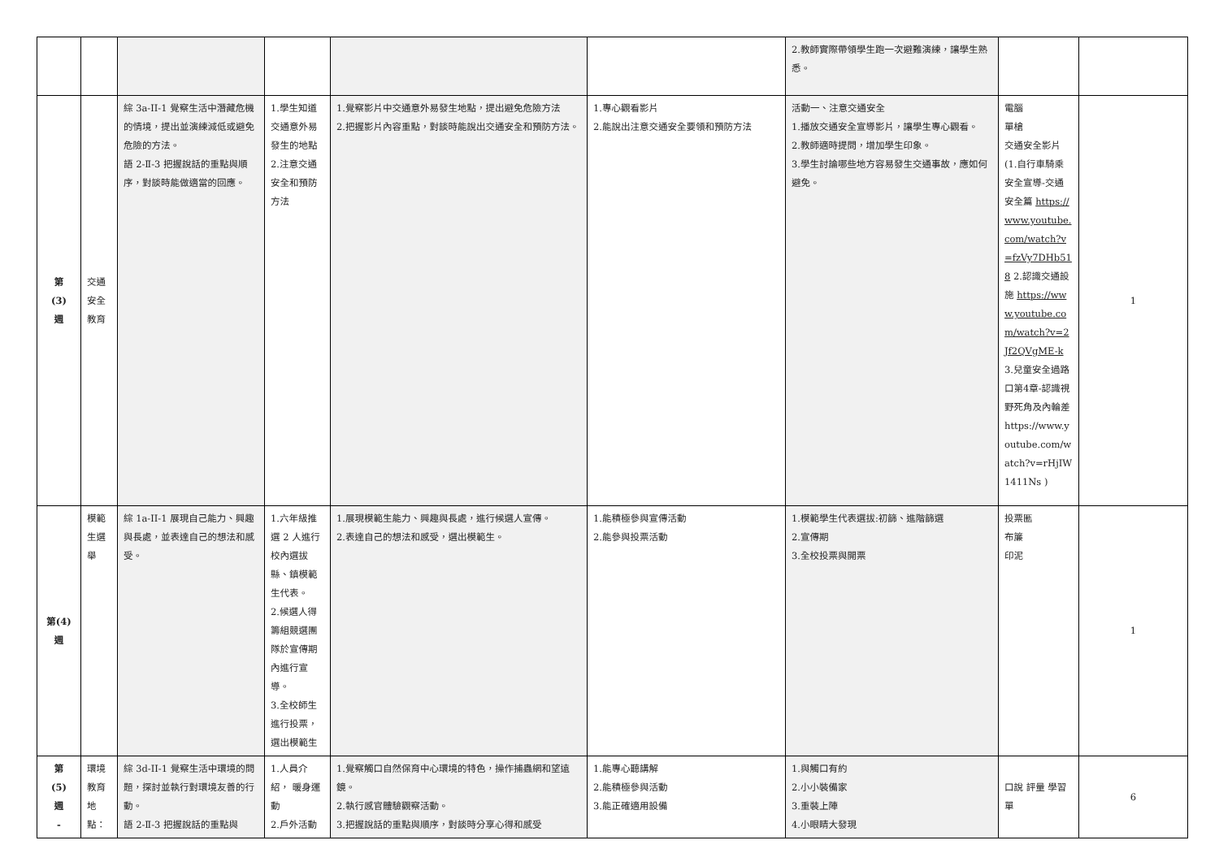| | | | | | | 2.教師實際帶領學生跑一次避難演練，讓學生熟悉。 | | |
| 第 (3) 週 | 交通安全教育 | 綜 3a-II-1 覺察生活中潛藏危機的情境，提出並演練減低或避免危險的方法。 語 2-Ⅱ-3 把握說話的重點與順序，對談時能做適當的回應。 | 1.學生知道交通意外易發生的地點 2.注意交通安全和預防方法 | 1.覺察影片中交通意外易發生地點，提出避免危險方法 2.把握影片內容重點，對談時能說出交通安全和預防方法。 | 1.專心觀看影片 2.能說出注意交通安全要領和預防方法 | 活動一、注意交通安全 1.播放交通安全宣導影片，讓學生專心觀看。 2.教師適時提問，增加學生印象。 3.學生討論哪些地方容易發生交通事故，應如何避免。 | 電腦 單槍 交通安全影片(1.自行車騎乘安全宣導-交通安全篇 https://www.youtube.com/watch?v=fzVy7DHb518 2.認識交通設施 https://www.youtube.com/watch?v=2Jf2QVgME-k 3.兒童安全過路口第4章-認識視野死角及內輪差 https://www.youtube.com/watch?v=rHjIW1411Ns ) | 1 |
| 第(4) 週 | 模範生選舉 | 綜 1a-II-1 展現自己能力、興趣與長處，並表達自己的想法和感受。 | 1.六年級推選 2 人進行校內選拔縣、鎮模範生代表。 2.候選人得籌組競選團隊於宣傳期內進行宣導。 3.全校師生進行投票，選出模範生 | 1.展現模範生能力、興趣與長處，進行候選人宣傳。 2.表達自己的想法和感受，選出模範生。 | 1.能積極參與宣傳活動 2.能參與投票活動 | 1.模範學生代表選拔:初篩、進階篩選 2.宣傳期 3.全校投票與開票 | 投票匭 布簾 印泥 | 1 |
| 第 (5) 週 - | 環境教育地點： | 綜 3d-II-1 覺察生活中環境的問題，探討並執行對環境友善的行動。 語 2-Ⅱ-3 把握說話的重點與 | 1.人員介紹， 暖身運動 2.戶外活動 | 1.覺察觸口自然保育中心環境的特色，操作捕蟲網和望遠鏡。 2.執行感官體驗觀察活動。 3.把握說話的重點與順序，對談時分享心得和感受 | 1.能專心聽講解 2.能積極參與活動 3.能正確適用設備 | 1.與觸口有約 2.小小裝備家 3.重裝上陣 4.小眼睛大發現 | 口說 評量 學習單 | 6 |